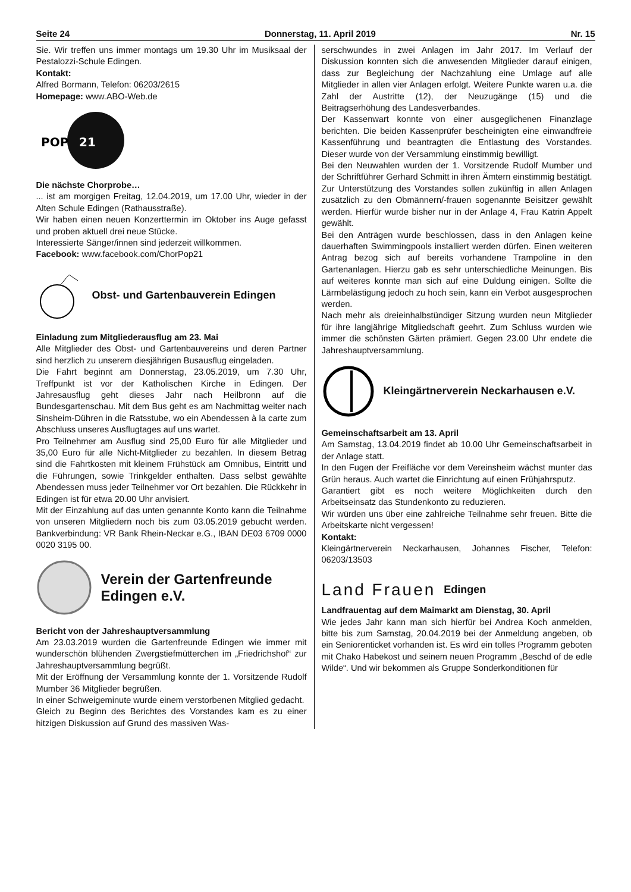Seite 24 Donnerstag, 11. April 2019 Nr. 15
Sie. Wir treffen uns immer montags um 19.30 Uhr im Musiksaal der Pestalozzi-Schule Edingen.
Kontakt:
Alfred Bormann, Telefon: 06203/2615
Homepage: www.ABO-Web.de
POP
21
Die nächste Chorprobe…
... ist am morgigen Freitag, 12.04.2019, um 17.00 Uhr, wieder in der Alten Schule Edingen (Rathausstraße).
Wir haben einen neuen Konzerttermin im Oktober ins Auge gefasst und proben aktuell drei neue Stücke.
Interessierte Sänger/innen sind jederzeit willkommen.
Facebook: www.facebook.com/ChorPop21
Obst- und Gartenbauverein Edingen
Einladung zum Mitgliederausflug am 23. Mai
Alle Mitglieder des Obst- und Gartenbauvereins und deren Partner sind herzlich zu unserem diesjährigen Busausflug eingeladen.
Die Fahrt beginnt am Donnerstag, 23.05.2019, um 7.30 Uhr, Treffpunkt ist vor der Katholischen Kirche in Edingen. Der Jahresausflug geht dieses Jahr nach Heilbronn auf die Bundesgartenschau. Mit dem Bus geht es am Nachmittag weiter nach Sinsheim-Dühren in die Ratsstube, wo ein Abendessen à la carte zum Abschluss unseres Ausflugtages auf uns wartet.
Pro Teilnehmer am Ausflug sind 25,00 Euro für alle Mitglieder und 35,00 Euro für alle Nicht-Mitglieder zu bezahlen. In diesem Betrag sind die Fahrtkosten mit kleinem Frühstück am Omnibus, Eintritt und die Führungen, sowie Trinkgelder enthalten. Dass selbst gewählte Abendessen muss jeder Teilnehmer vor Ort bezahlen. Die Rückkehr in Edingen ist für etwa 20.00 Uhr anvisiert.
Mit der Einzahlung auf das unten genannte Konto kann die Teilnahme von unseren Mitgliedern noch bis zum 03.05.2019 gebucht werden. Bankverbindung: VR Bank Rhein-Neckar e.G., IBAN DE03 6709 0000 0020 3195 00.
Verein der Gartenfreunde
Edingen e.V.
Bericht von der Jahreshauptversammlung
Am 23.03.2019 wurden die Gartenfreunde Edingen wie immer mit wunderschön blühenden Zwergstiefmütterchen im „Friedrichshof“ zur Jahreshauptversammlung begrüßt.
Mit der Eröffnung der Versammlung konnte der 1. Vorsitzende Rudolf Mumber 36 Mitglieder begrüßen.
In einer Schweigeminute wurde einem verstorbenen Mitglied gedacht.
Gleich zu Beginn des Berichtes des Vorstandes kam es zu einer hitzigen Diskussion auf Grund des massiven Was-
serschwundes in zwei Anlagen im Jahr 2017. Im Verlauf der Diskussion konnten sich die anwesenden Mitglieder darauf einigen, dass zur Begleichung der Nachzahlung eine Umlage auf alle Mitglieder in allen vier Anlagen erfolgt. Weitere Punkte waren u.a. die Zahl der Austritte (12), der Neuzugänge (15) und die Beitragserhöhung des Landesverbandes.
Der Kassenwart konnte von einer ausgeglichenen Finanzlage berichten. Die beiden Kassenprüfer bescheinigten eine einwandfreie Kassenführung und beantragten die Entlastung des Vorstandes. Dieser wurde von der Versammlung einstimmig bewilligt.
Bei den Neuwahlen wurden der 1. Vorsitzende Rudolf Mumber und der Schriftführer Gerhard Schmitt in ihren Ämtern einstimmig bestätigt. Zur Unterstützung des Vorstandes sollen zukünftig in allen Anlagen zusätzlich zu den Obmännern/-frauen sogenannte Beisitzer gewählt werden. Hierfür wurde bisher nur in der Anlage 4, Frau Katrin Appelt gewählt.
Bei den Anträgen wurde beschlossen, dass in den Anlagen keine dauerhaften Swimmingpools installiert werden dürfen. Einen weiteren Antrag bezog sich auf bereits vorhandene Trampoline in den Gartenanlagen. Hierzu gab es sehr unterschiedliche Meinungen. Bis auf weiteres konnte man sich auf eine Duldung einigen. Sollte die Lärmbelästigung jedoch zu hoch sein, kann ein Verbot ausgesprochen werden.
Nach mehr als dreieinhalbstündiger Sitzung wurden neun Mitglieder für ihre langjährige Mitgliedschaft geehrt. Zum Schluss wurden wie immer die schönsten Gärten prämiert. Gegen 23.00 Uhr endete die Jahreshauptversammlung.
Kleingärtnerverein Neckarhausen e.V.
Gemeinschaftsarbeit am 13. April
Am Samstag, 13.04.2019 findet ab 10.00 Uhr Gemeinschaftsarbeit in der Anlage statt.
In den Fugen der Freifläche vor dem Vereinsheim wächst munter das Grün heraus. Auch wartet die Einrichtung auf einen Frühjahrsputz.
Garantiert gibt es noch weitere Möglichkeiten durch den Arbeitseinsatz das Stundenkonto zu reduzieren.
Wir würden uns über eine zahlreiche Teilnahme sehr freuen. Bitte die Arbeitskarte nicht vergessen!
Kontakt:
Kleingärtnerverein Neckarhausen, Johannes Fischer, Telefon: 06203/13503
Land Frauen Edingen
Landfrauentag auf dem Maimarkt am Dienstag, 30. April
Wie jedes Jahr kann man sich hierfür bei Andrea Koch anmelden, bitte bis zum Samstag, 20.04.2019 bei der Anmeldung angeben, ob ein Seniorenticket vorhanden ist. Es wird ein tolles Programm geboten mit Chako Habekost und seinem neuen Programm „Beschd of de edle Wilde“. Und wir bekommen als Gruppe Sonderkonditionen für